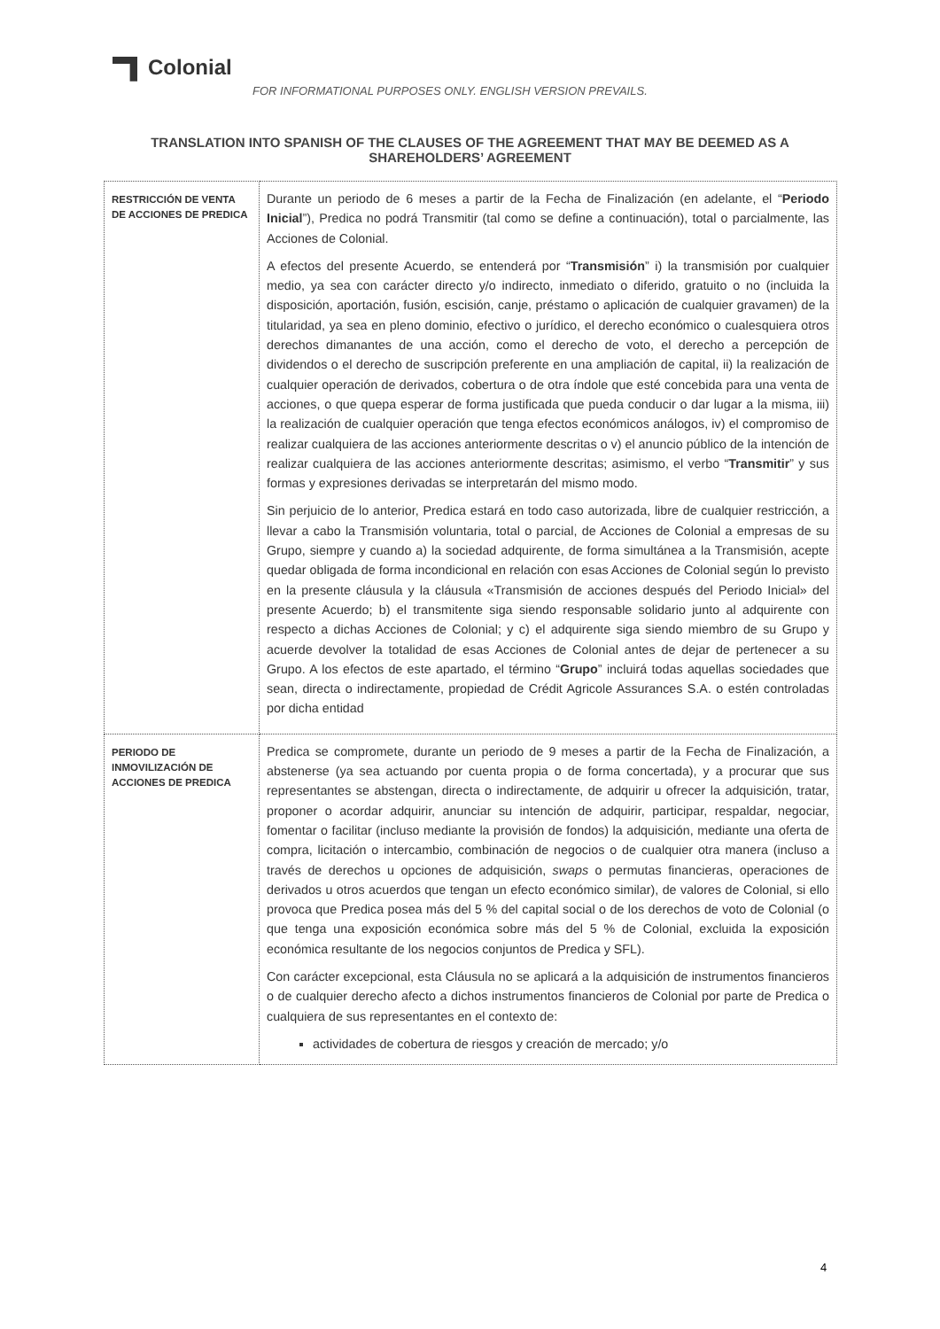Colonial
FOR INFORMATIONAL PURPOSES ONLY. ENGLISH VERSION PREVAILS.
TRANSLATION INTO SPANISH OF THE CLAUSES OF THE AGREEMENT THAT MAY BE DEEMED AS A SHAREHOLDERS’ AGREEMENT
| RESTRICCIÓN DE VENTA DE ACCIONES DE PREDICA | Durante un periodo de 6 meses a partir de la Fecha de Finalización (en adelante, el “ Periodo Inicial ”), Predica no podrá Transmitir (tal como se define a continuación), total o parcialmente, las Acciones de Colonial. A efectos del presente Acuerdo, se entenderá por “ Transmisión ” i) la transmisión por cualquier medio, ya sea con carácter directo y/o indirecto, inmediato o diferido, gratuito o no (incluida la disposición, aportación, fusión, escisión, canje, préstamo o aplicación de cualquier gravamen) de la titularidad, ya sea en pleno dominio, efectivo o jurídico, el derecho económico o cualesquiera otros derechos dimanantes de una acción, como el derecho de voto, el derecho a percepción de dividendos o el derecho de suscripción preferente en una ampliación de capital, ii) la realización de cualquier operación de derivados, cobertura o de otra índole que esté concebida para una venta de acciones, o que quepa esperar de forma justificada que pueda conducir o dar lugar a la misma, iii) la realización de cualquier operación que tenga efectos económicos análogos, iv) el compromiso de realizar cualquiera de las acciones anteriormente descritas o v) el anuncio público de la intención de realizar cualquiera de las acciones anteriormente descritas; asimismo, el verbo “ Transmitir ” y sus formas y expresiones derivadas se interpretarán del mismo modo. Sin perjuicio de lo anterior, Predica estará en todo caso autorizada, libre de cualquier restricción, a llevar a cabo la Transmisión voluntaria, total o parcial, de Acciones de Colonial a empresas de su Grupo, siempre y cuando a) la sociedad adquirente, de forma simultánea a la Transmisión, acepte quedar obligada de forma incondicional en relación con esas Acciones de Colonial según lo previsto en la presente cláusula y la cláusula «Transmisión de acciones después del Periodo Inicial» del presente Acuerdo; b) el transmitente siga siendo responsable solidario junto al adquirente con respecto a dichas Acciones de Colonial; y c) el adquirente siga siendo miembro de su Grupo y acuerde devolver la totalidad de esas Acciones de Colonial antes de dejar de pertenecer a su Grupo. A los efectos de este apartado, el término “ Grupo ” incluirá todas aquellas sociedades que sean, directa o indirectamente, propiedad de Crédit Agricole Assurances S.A. o estén controladas por dicha entidad |
| PERIODO DE INMOVILIZACIÓN DE ACCIONES DE PREDICA | Predica se compromete, durante un periodo de 9 meses a partir de la Fecha de Finalización, a abstenerse (ya sea actuando por cuenta propia o de forma concertada), y a procurar que sus representantes se abstengan, directa o indirectamente, de adquirir u ofrecer la adquisición, tratar, proponer o acordar adquirir, anunciar su intención de adquirir, participar, respaldar, negociar, fomentar o facilitar (incluso mediante la provisión de fondos) la adquisición, mediante una oferta de compra, licitación o intercambio, combinación de negocios o de cualquier otra manera (incluso a través de derechos u opciones de adquisición, swaps o permutas financieras, operaciones de derivados u otros acuerdos que tengan un efecto económico similar), de valores de Colonial, si ello provoca que Predica posea más del 5 % del capital social o de los derechos de voto de Colonial (o que tenga una exposición económica sobre más del 5 % de Colonial, excluida la exposición económica resultante de los negocios conjuntos de Predica y SFL). Con carácter excepcional, esta Cláusula no se aplicará a la adquisición de instrumentos financieros o de cualquier derecho afecto a dichos instrumentos financieros de Colonial por parte de Predica o cualquiera de sus representantes en el contexto de: actividades de cobertura de riesgos y creación de mercado; y/o |
4